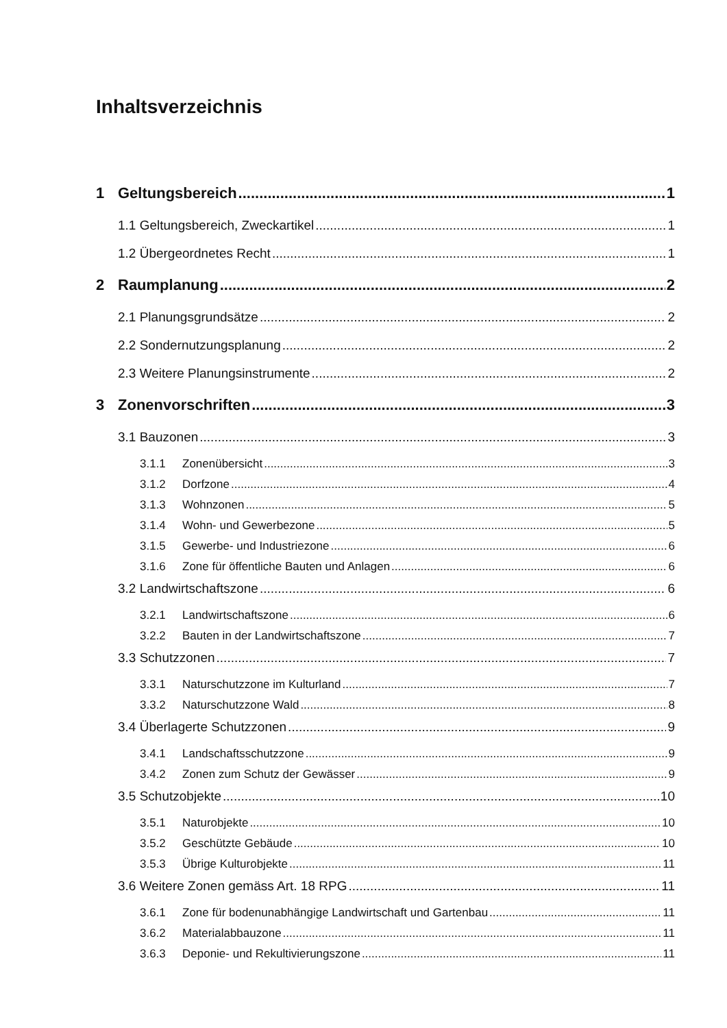Inhaltsverzeichnis
1 Geltungsbereich 1
1.1 Geltungsbereich, Zweckartikel 1
1.2 Übergeordnetes Recht 1
2 Raumplanung 2
2.1 Planungsgrundsätze 2
2.2 Sondernutzungsplanung 2
2.3 Weitere Planungsinstrumente 2
3 Zonenvorschriften 3
3.1 Bauzonen 3
3.1.1 Zonenübersicht 3
3.1.2 Dorfzone 4
3.1.3 Wohnzonen 5
3.1.4 Wohn- und Gewerbezone 5
3.1.5 Gewerbe- und Industriezone 6
3.1.6 Zone für öffentliche Bauten und Anlagen 6
3.2 Landwirtschaftszone 6
3.2.1 Landwirtschaftszone 6
3.2.2 Bauten in der Landwirtschaftszone 7
3.3 Schutzzonen 7
3.3.1 Naturschutzzone im Kulturland 7
3.3.2 Naturschutzzone Wald 8
3.4 Überlagerte Schutzzonen 9
3.4.1 Landschaftsschutzzone 9
3.4.2 Zonen zum Schutz der Gewässer 9
3.5 Schutzobjekte 10
3.5.1 Naturobjekte 10
3.5.2 Geschützte Gebäude 10
3.5.3 Übrige Kulturobjekte 11
3.6 Weitere Zonen gemäss Art. 18 RPG 11
3.6.1 Zone für bodenunabhängige Landwirtschaft und Gartenbau 11
3.6.2 Materialabbauzone 11
3.6.3 Deponie- und Rekultivierungszone 11